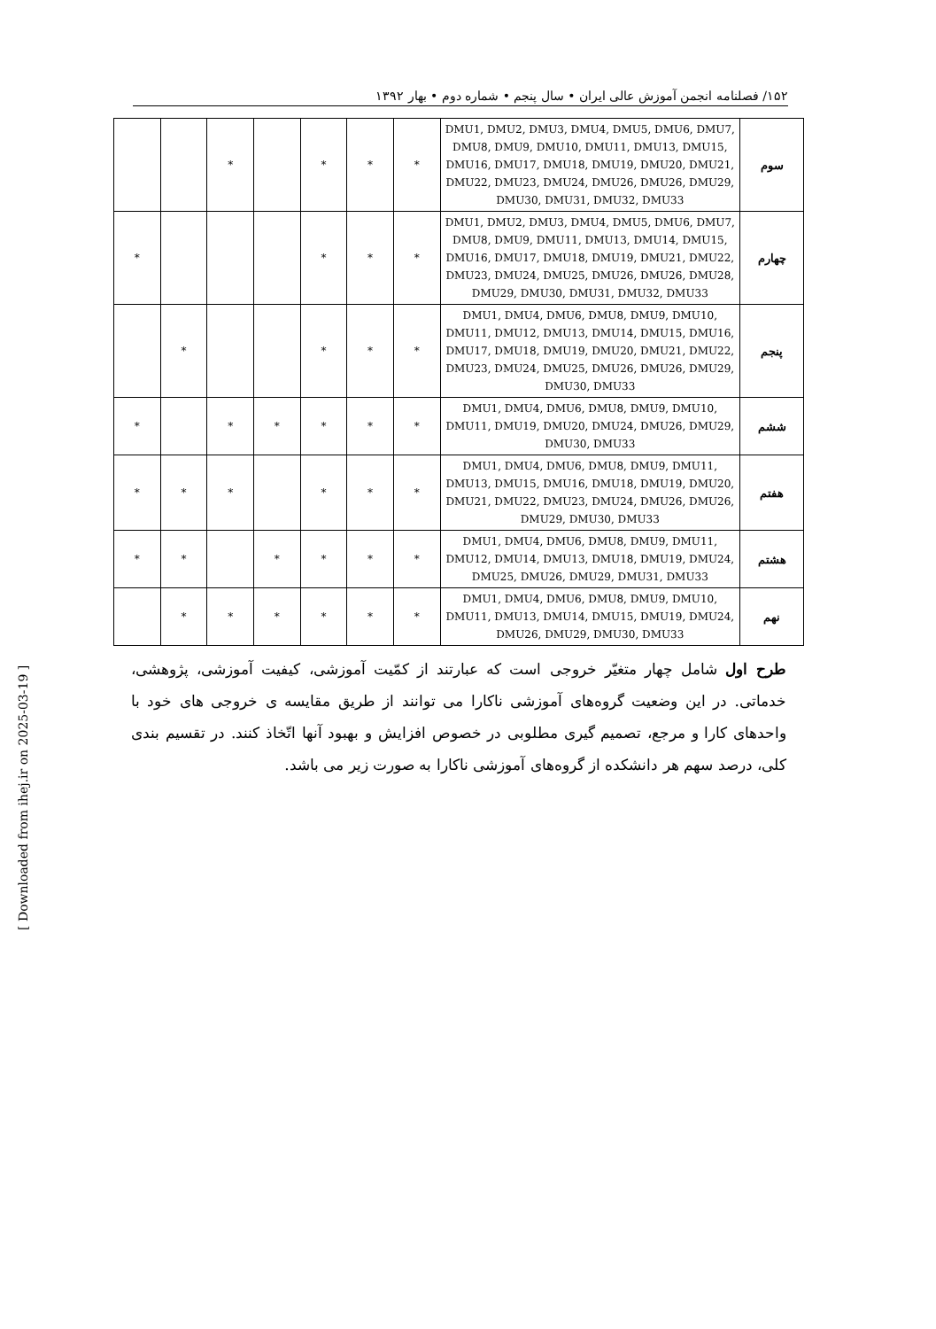۱۵۲/ فصلنامه انجمن آموزش عالی ایران • سال پنجم • شماره دوم • بهار ۱۳۹۲
| سوم | DMU1, DMU2, DMU3, DMU4, DMU5, DMU6, DMU7, DMU8, DMU9, DMU10, DMU11, DMU13, DMU15, DMU16, DMU17, DMU18, DMU19, DMU20, DMU21, DMU22, DMU23, DMU24, DMU26, DMU26, DMU29, DMU30, DMU31, DMU32, DMU33 | * | * | * | | * | | |
| چهارم | DMU1, DMU2, DMU3, DMU4, DMU5, DMU6, DMU7, DMU8, DMU9, DMU11, DMU13, DMU14, DMU15, DMU16, DMU17, DMU18, DMU19, DMU21, DMU22, DMU23, DMU24, DMU25, DMU26, DMU26, DMU28, DMU29, DMU30, DMU31, DMU32, DMU33 | * | * | * | | | | * |
| پنجم | DMU1, DMU4, DMU6, DMU8, DMU9, DMU10, DMU11, DMU12, DMU13, DMU14, DMU15, DMU16, DMU17, DMU18, DMU19, DMU20, DMU21, DMU22, DMU23, DMU24, DMU25, DMU26, DMU26, DMU29, DMU30, DMU33 | * | * | * | | | * | |
| ششم | DMU1, DMU4, DMU6, DMU8, DMU9, DMU10, DMU11, DMU19, DMU20, DMU24, DMU26, DMU29, DMU30, DMU33 | * | * | * | * | * | | * |
| هفتم | DMU1, DMU4, DMU6, DMU8, DMU9, DMU11, DMU13, DMU15, DMU16, DMU18, DMU19, DMU20, DMU21, DMU22, DMU23, DMU24, DMU26, DMU26, DMU29, DMU30, DMU33 | * | * | * | | * | * | * |
| هشتم | DMU1, DMU4, DMU6, DMU8, DMU9, DMU11, DMU12, DMU14, DMU13, DMU18, DMU19, DMU24, DMU25, DMU26, DMU29, DMU31, DMU33 | * | * | * | * | | * | * |
| نهم | DMU1, DMU4, DMU6, DMU8, DMU9, DMU10, DMU11, DMU13, DMU14, DMU15, DMU19, DMU24, DMU26, DMU29, DMU30, DMU33 | * | * | * | * | * | * | |
طرح اول شامل چهار متغیّر خروجی است که عبارتند از کمّیت آموزشی، کیفیت آموزشی، پژوهشی، خدماتی. در این وضعیت گروه‌های آموزشی ناکارا می توانند از طریق مقایسه ی خروجی های خود با واحدهای کارا و مرجع، تصمیم گیری مطلوبی در خصوص افزایش و بهبود آنها اتّخاذ کنند. در تقسیم بندی کلی، درصد سهم هر دانشکده از گروه‌های آموزشی ناکارا به صورت زیر می باشد.
[ Downloaded from ihej.ir on 2025-03-19 ]